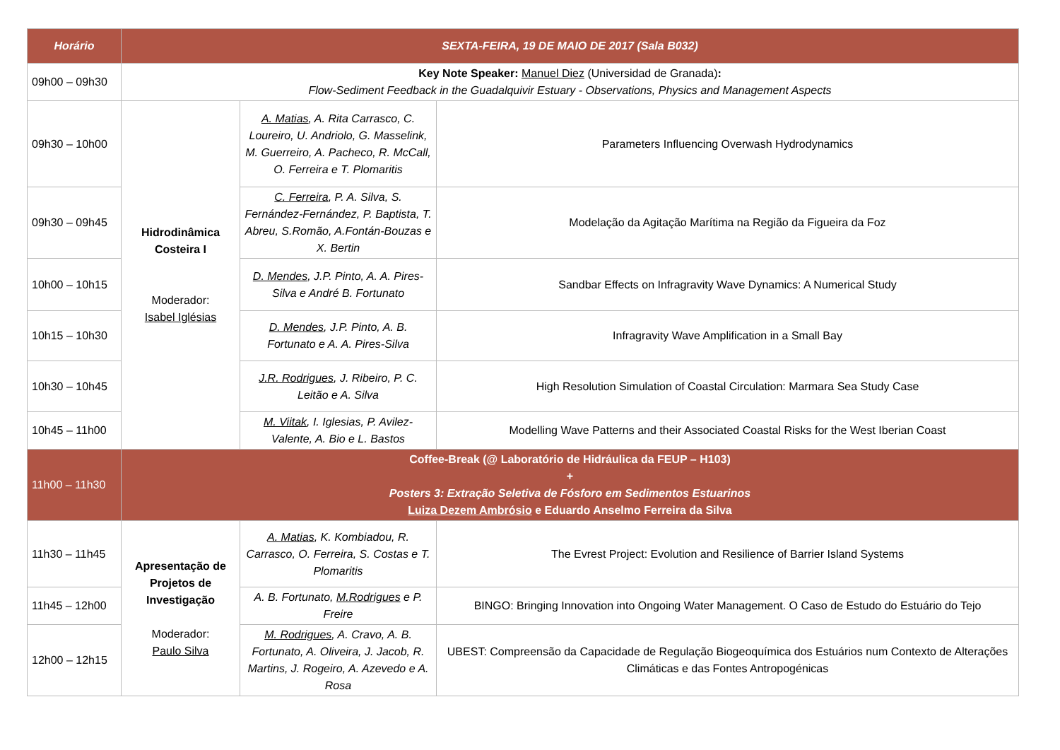| Horário | SEXTA-FEIRA, 19 DE MAIO DE 2017 (Sala B032) | | |
| --- | --- | --- | --- |
| 09h00 – 09h30 | Key Note Speaker: Manuel Diez (Universidad de Granada) : Flow-Sediment Feedback in the Guadalquivir Estuary - Observations, Physics and Management Aspects | | |
| 09h30 – 10h00 | Hidrodinâmica Costeira I Moderador: Isabel Iglésias | A. Matias , A. Rita Carrasco, C. Loureiro, U. Andriolo, G. Masselink, M. Guerreiro, A. Pacheco, R. McCall, O. Ferreira e T. Plomaritis | Parameters Influencing Overwash Hydrodynamics |
| 09h30 – 09h45 | | C. Ferreira , P. A. Silva, S. Fernández-Fernández, P. Baptista, T. Abreu, S.Romão, A.Fontán-Bouzas e X. Bertin | Modelação da Agitação Marítima na Região da Figueira da Foz |
| 10h00 – 10h15 | | D. Mendes , J.P. Pinto, A. A. Pires-Silva e André B. Fortunato | Sandbar Effects on Infragravity Wave Dynamics: A Numerical Study |
| 10h15 – 10h30 | | D. Mendes , J.P. Pinto, A. B. Fortunato e A. A. Pires-Silva | Infragravity Wave Amplification in a Small Bay |
| 10h30 – 10h45 | | J.R. Rodrigues , J. Ribeiro, P. C. Leitão e A. Silva | High Resolution Simulation of Coastal Circulation: Marmara Sea Study Case |
| 10h45 – 11h00 | | M. Viitak , I. Iglesias, P. Avilez-Valente, A. Bio e L. Bastos | Modelling Wave Patterns and their Associated Coastal Risks for the West Iberian Coast |
| 11h00 – 11h30 | Coffee-Break (@ Laboratório de Hidráulica da FEUP – H103) + Posters 3: Extração Seletiva de Fósforo em Sedimentos Estuarinos Luiza Dezem Ambrósio e Eduardo Anselmo Ferreira da Silva | | |
| 11h30 – 11h45 | Apresentação de Projetos de Investigação Moderador: Paulo Silva | A. Matias , K. Kombiadou, R. Carrasco, O. Ferreira, S. Costas e T. Plomaritis | The Evrest Project: Evolution and Resilience of Barrier Island Systems |
| 11h45 – 12h00 | | A. B. Fortunato, M.Rodrigues e P. Freire | BINGO: Bringing Innovation into Ongoing Water Management. O Caso de Estudo do Estuário do Tejo |
| 12h00 – 12h15 | | M. Rodrigues , A. Cravo, A. B. Fortunato, A. Oliveira, J. Jacob, R. Martins, J. Rogeiro, A. Azevedo e A. Rosa | UBEST: Compreensão da Capacidade de Regulação Biogeoquímica dos Estuários num Contexto de Alterações Climáticas e das Fontes Antropogénicas |